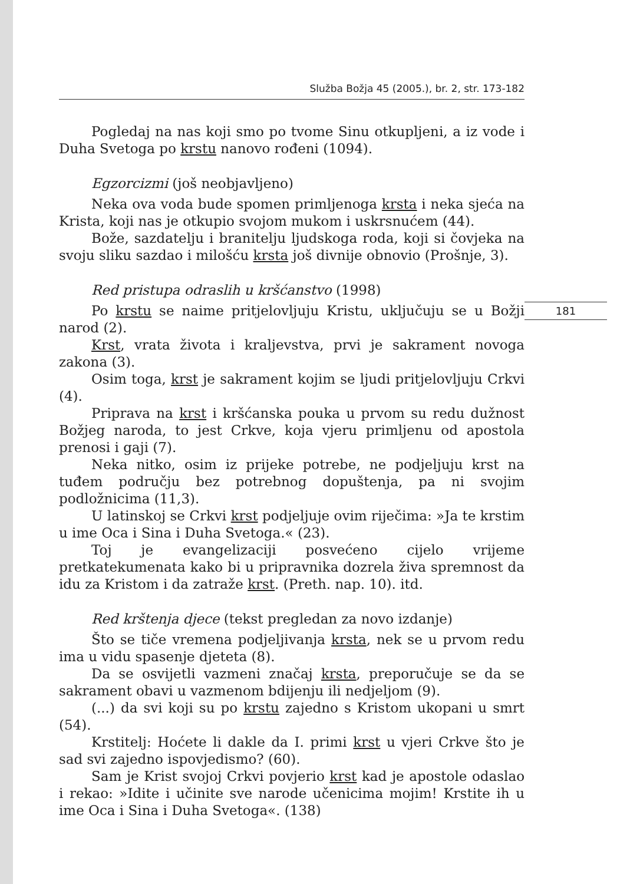Služba Božja 45 (2005.), br. 2, str. 173-182
Pogledaj na nas koji smo po tvome Sinu otkupljeni, a iz vode i Duha Svetoga po krstu nanovo rođeni (1094).
Egzorcizmi (još neobjavljeno)
Neka ova voda bude spomen primljenoga krsta i neka sjeća na Krista, koji nas je otkupio svojom mukom i uskrsnućem (44).
Bože, sazdatelju i branitelju ljudskoga roda, koji si čovjeka na svoju sliku sazdao i milošću krsta još divnije obnovio (Prošnje, 3).
Red pristupa odraslih u kršćanstvo (1998)
Po krstu se naime pritjelovljuju Kristu, uključuju se u Božji narod (2).
Krst, vrata života i kraljevstva, prvi je sakrament novoga zakona (3).
Osim toga, krst je sakrament kojim se ljudi pritjelovljuju Crkvi (4).
Priprava na krst i kršćanska pouka u prvom su redu dužnost Božjeg naroda, to jest Crkve, koja vjeru primljenu od apostola prenosi i gaji (7).
Neka nitko, osim iz prijeke potrebe, ne podjeljuju krst na tuđem području bez potrebnog dopuštenja, pa ni svojim podložnicima (11,3).
U latinskoj se Crkvi krst podjeljuje ovim riječima: »Ja te krstim u ime Oca i Sina i Duha Svetoga.« (23).
Toj je evangelizaciji posvećeno cijelo vrijeme pretkatekumenata kako bi u pripravnika dozrela živa spremnost da idu za Kristom i da zatraže krst. (Preth. nap. 10). itd.
Red krštenja djece (tekst pregledan za novo izdanje)
Što se tiče vremena podjeljivanja krsta, nek se u prvom redu ima u vidu spasenje djeteta (8).
Da se osvijetli vazmeni značaj krsta, preporučuje se da se sakrament obavi u vazmenom bdijenju ili nedjeljom (9).
(...) da svi koji su po krstu zajedno s Kristom ukopani u smrt (54).
Krstitelj: Hoćete li dakle da I. primi krst u vjeri Crkve što je sad svi zajedno ispovjedismo? (60).
Sam je Krist svojoj Crkvi povjerio krst kad je apostole odaslao i rekao: »Idite i učinite sve narode učenicima mojim! Krstite ih u ime Oca i Sina i Duha Svetoga«. (138)
181